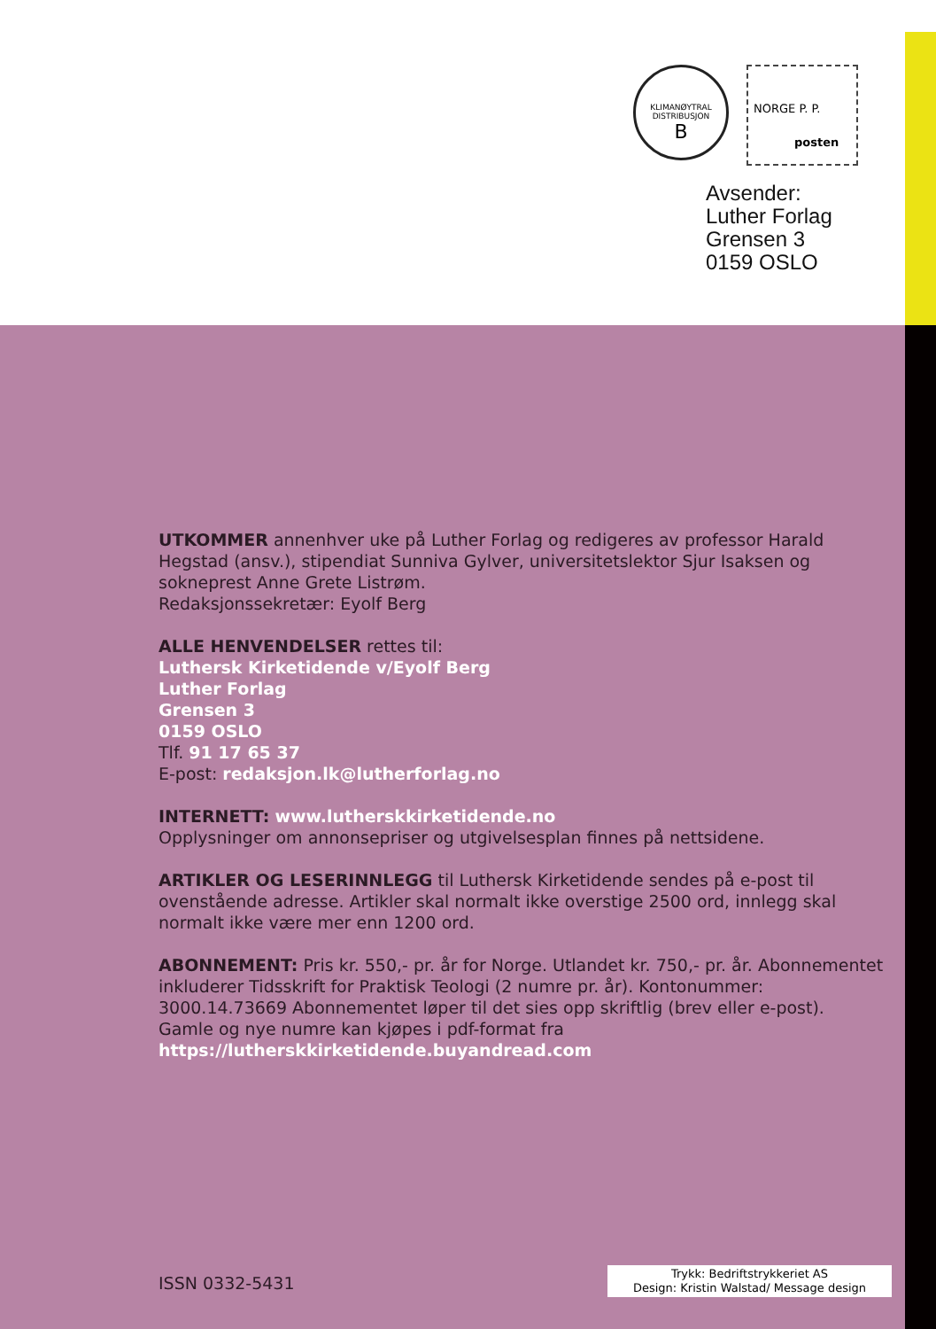KLIMANØYTRAL
DISTRIBUSJON
B
NORGE P. P.
posten
Avsender:
Luther Forlag
Grensen 3
0159 OSLO
UTKOMMER annenhver uke på Luther Forlag og redigeres av professor Harald Hegstad (ansv.), stipendiat Sunniva Gylver, universitetslektor Sjur Isaksen og sokneprest Anne Grete Listrøm.
Redaksjonssekretær: Eyolf Berg
ALLE HENVENDELSER rettes til:
Luthersk Kirketidende v/Eyolf Berg
Luther Forlag
Grensen 3
0159 OSLO
Tlf. 91 17 65 37
E-post: redaksjon.lk@lutherforlag.no
INTERNETT: www.lutherskkirketidende.no
Opplysninger om annonsepriser og utgivelsesplan finnes på nettsidene.
ARTIKLER OG LESERINNLEGG til Luthersk Kirketidende sendes på e-post til ovenstående adresse. Artikler skal normalt ikke overstige 2500 ord, innlegg skal normalt ikke være mer enn 1200 ord.
ABONNEMENT: Pris kr. 550,- pr. år for Norge. Utlandet kr. 750,- pr. år. Abonnementet inkluderer Tidsskrift for Praktisk Teologi (2 numre pr. år). Kontonummer: 3000.14.73669 Abonnementet løper til det sies opp skriftlig (brev eller e-post).
Gamle og nye numre kan kjøpes i pdf-format fra
https://lutherskkirketidende.buyandread.com
ISSN 0332-5431
Trykk: Bedriftstrykkeriet AS
Design: Kristin Walstad/ Message design